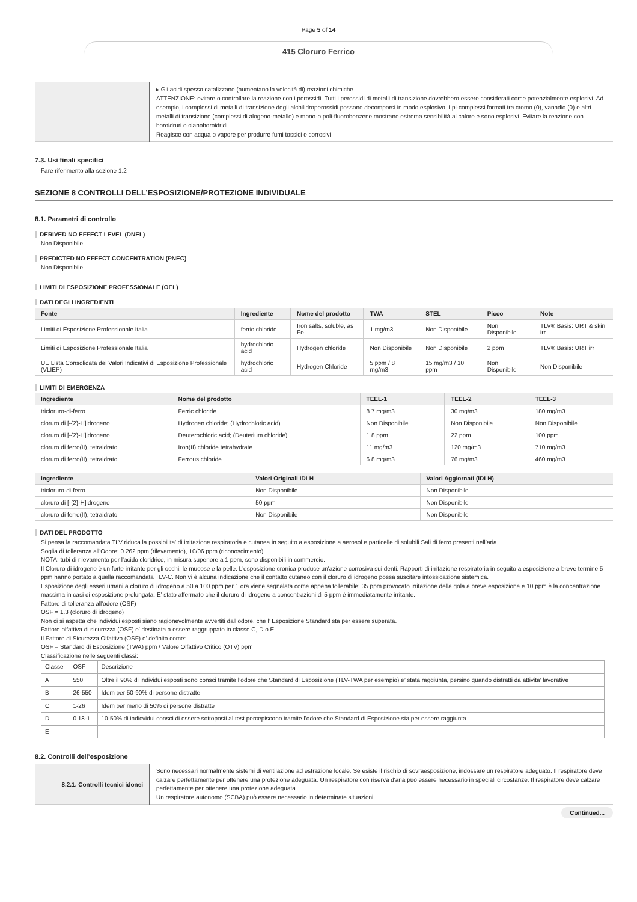Page 5 of 14
415 Cloruro Ferrico
| | ▸ Gli acidi spesso catalizzano (aumentano la velocità di) reazioni chimiche. ATTENZIONE: evitare o controllare la reazione con i perossidi. Tutti i perossidi di metalli di transizione dovrebbero essere considerati come potenzialmente esplosivi. Ad esempio, i complessi di metalli di transizione degli alchilidroperossidi possono decomporsi in modo esplosivo. I pi-complessi formati tra cromo (0), vanadio (0) e altri metalli di transizione (complessi di alogeno-metallo) e mono-o poli-fluorobenzene mostrano estrema sensibilità al calore e sono esplosivi. Evitare la reazione con boroidruri o cianoboroidridi Reagisce con acqua o vapore per produrre fumi tossici e corrosivi |
7.3. Usi finali specifici
Fare riferimento alla sezione 1.2
SEZIONE 8 CONTROLLI DELL’ESPOSIZIONE/PROTEZIONE INDIVIDUALE
8.1. Parametri di controllo
DERIVED NO EFFECT LEVEL (DNEL)
Non Disponibile
PREDICTED NO EFFECT CONCENTRATION (PNEC)
Non Disponibile
LIMITI DI ESPOSIZIONE PROFESSIONALE (OEL)
DATI DEGLI INGREDIENTI
| Fonte | Ingrediente | Nome del prodotto | TWA | STEL | Picco | Note |
| --- | --- | --- | --- | --- | --- | --- |
| Limiti di Esposizione Professionale Italia | ferric chloride | Iron salts, soluble, as Fe | 1 mg/m3 | Non Disponibile | Non Disponibile | TLV® Basis: URT & skin irr |
| Limiti di Esposizione Professionale Italia | hydrochloric acid | Hydrogen chloride | Non Disponibile | Non Disponibile | 2 ppm | TLV® Basis: URT irr |
| UE Lista Consolidata dei Valori Indicativi di Esposizione Professionale (VLIEP) | hydrochloric acid | Hydrogen Chloride | 5 ppm / 8 mg/m3 | 15 mg/m3 / 10 ppm | Non Disponibile | Non Disponibile |
LIMITI DI EMERGENZA
| Ingrediente | Nome del prodotto | TEEL-1 | TEEL-2 | TEEL-3 |
| --- | --- | --- | --- | --- |
| tricloruro-di-ferro | Ferric chloride | 8.7 mg/m3 | 30 mg/m3 | 180 mg/m3 |
| cloruro di [-{2}-H]idrogeno | Hydrogen chloride; (Hydrochloric acid) | Non Disponibile | Non Disponibile | Non Disponibile |
| cloruro di [-{2}-H]idrogeno | Deuterochloric acid; (Deuterium chloride) | 1.8 ppm | 22 ppm | 100 ppm |
| cloruro di ferro(II), tetraidrato | Iron(II) chloride tetrahydrate | 11 mg/m3 | 120 mg/m3 | 710 mg/m3 |
| cloruro di ferro(II), tetraidrato | Ferrous chloride | 6.8 mg/m3 | 76 mg/m3 | 460 mg/m3 |
| Ingrediente | Valori Originali IDLH | Valori Aggiornati (IDLH) |
| --- | --- | --- |
| tricloruro-di-ferro | Non Disponibile | Non Disponibile |
| cloruro di [-{2}-H]idrogeno | 50 ppm | Non Disponibile |
| cloruro di ferro(II), tetraidrato | Non Disponibile | Non Disponibile |
DATI DEL PRODOTTO
Si pensa la raccomandata TLV riduca la possibilita’ di irritazione respiratoria e cutanea in seguito a esposizione a aerosol e particelle di solubili Sali di ferro presenti nell’aria.
Soglia di tolleranza all'Odore: 0.262 ppm (rilevamento), 10/06 ppm (riconoscimento)
NOTA: tubi di rilevamento per l'acido cloridrico, in misura superiore a 1 ppm, sono disponibili in commercio.
Il Cloruro di idrogeno è un forte irritante per gli occhi, le mucose e la pelle. L'esposizione cronica produce un'azione corrosiva sui denti. Rapporti di irritazione respiratoria in seguito a esposizione a breve termine 5 ppm hanno portato a quella raccomandata TLV-C. Non vi è alcuna indicazione che il contatto cutaneo con il cloruro di idrogeno possa suscitare intossicazione sistemica.
Esposizione degli esseri umani a cloruro di idrogeno a 50 a 100 ppm per 1 ora viene segnalata come appena tollerabile; 35 ppm provocato irritazione della gola a breve esposizione e 10 ppm è la concentrazione massima in casi di esposizione prolungata. E’ stato affermato che il cloruro di idrogeno a concentrazioni di 5 ppm è immediatamente irritante.
Fattore di tolleranza all'odore (OSF)
OSF = 1.3 (cloruro di idrogeno)
Non ci si aspetta che individui esposti siano ragionevolmente avvertiti dall’odore, che l’ Esposizione Standard sta per essere superata.
Fattore olfattiva di sicurezza (OSF) e’ destinata a essere raggruppato in classe C, D o E.
Il Fattore di Sicurezza Olfattivo (OSF) e’ definito come:
OSF = Standard di Esposizione (TWA) ppm / Valore Olfattivo Critico (OTV) ppm
Classificazione nelle seguenti classi:
| Classe | OSF | Descrizione |
| A | 550 | Oltre il 90% di individui esposti sono consci tramite l’odore che Standard di Esposizione (TLV-TWA per esempio) e’ stata raggiunta, persino quando distratti da attivita’ lavorative |
| B | 26-550 | Idem per 50-90% di persone distratte |
| C | 1-26 | Idem per meno di 50% di persone distratte |
| D | 0.18-1 | 10-50% di indicvidui consci di essere sottoposti al test percepiscono tramite l’odore che Standard di Esposizione sta per essere raggiunta |
| E | | |
8.2. Controlli dell’esposizione
| 8.2.1. Controlli tecnici idonei | Sono necessari normalmente sistemi di ventilazione ad estrazione locale. Se esiste il rischio di sovraesposizione, indossare un respiratore adeguato. Il respiratore deve calzare perfettamente per ottenere una protezione adeguata. Un respiratore con riserva d'aria può essere necessario in speciali circostanze. Il respiratore deve calzare perfettamente per ottenere una protezione adeguata. Un respiratore autonomo (SCBA) può essere necessario in determinate situazioni. |
Continued...